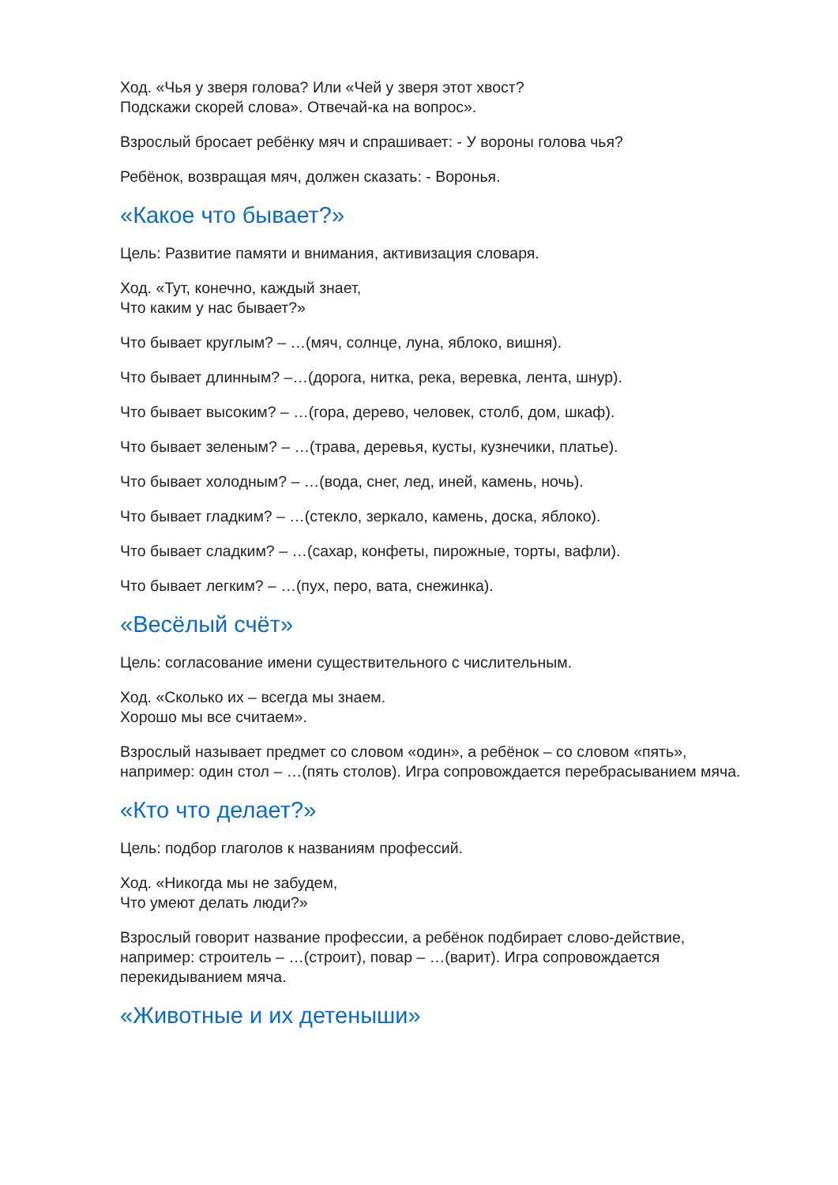Ход. «Чья у зверя голова? Или «Чей у зверя этот хвост?
Подскажи скорей слова». Отвечай-ка на вопрос».
Взрослый бросает ребёнку мяч и спрашивает: - У вороны голова чья?
Ребёнок, возвращая мяч, должен сказать: - Воронья.
«Какое что бывает?»
Цель: Развитие памяти и внимания, активизация словаря.
Ход. «Тут, конечно, каждый знает,
Что каким у нас бывает?»
Что бывает круглым? – …(мяч, солнце, луна, яблоко, вишня).
Что бывает длинным? –…(дорога, нитка, река, веревка, лента, шнур).
Что бывает высоким? – …(гора, дерево, человек, столб, дом, шкаф).
Что бывает зеленым? – …(трава, деревья, кусты, кузнечики, платье).
Что бывает холодным? – …(вода, снег, лед, иней, камень, ночь).
Что бывает гладким? – …(стекло, зеркало, камень, доска, яблоко).
Что бывает сладким? – …(сахар, конфеты, пирожные, торты, вафли).
Что бывает легким? – …(пух, перо, вата, снежинка).
«Весёлый счёт»
Цель: согласование имени существительного с числительным.
Ход. «Сколько их – всегда мы знаем.
Хорошо мы все считаем».
Взрослый называет предмет со словом «один», а ребёнок – со словом «пять», например: один стол – …(пять столов). Игра сопровождается перебрасыванием мяча.
«Кто что делает?»
Цель: подбор глаголов к названиям профессий.
Ход. «Никогда мы не забудем,
Что умеют делать люди?»
Взрослый говорит название профессии, а ребёнок подбирает слово-действие, например: строитель – …(строит), повар – …(варит). Игра сопровождается перекидыванием мяча.
«Животные и их детеныши»